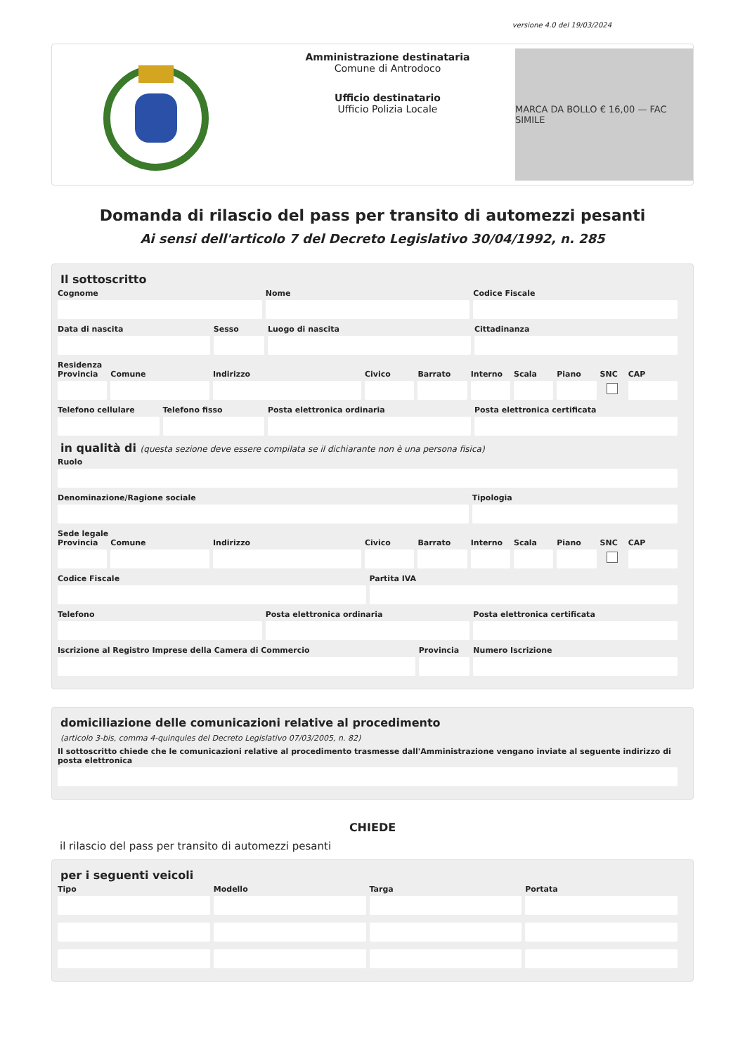versione 4.0 del 19/03/2024
Amministrazione destinataria
Comune di Antrodoco
Ufficio destinatario
Ufficio Polizia Locale
MARCA DA BOLLO € 16,00 — FAC SIMILE
Domanda di rilascio del pass per transito di automezzi pesanti
Ai sensi dell'articolo 7 del Decreto Legislativo 30/04/1992, n. 285
Il sottoscritto
Cognome Nome Codice Fiscale
Data di nascita Sesso Luogo di nascita Cittadinanza
Residenza
Provincia Comune Indirizzo Civico Barrato Interno Scala Piano SNC CAP
Telefono cellulare Telefono fisso Posta elettronica ordinaria Posta elettronica certificata
in qualità di (questa sezione deve essere compilata se il dichiarante non è una persona fisica)
Ruolo
Denominazione/Ragione sociale Tipologia
Sede legale
Provincia Comune Indirizzo Civico Barrato Interno Scala Piano SNC CAP
Codice Fiscale Partita IVA
Telefono Posta elettronica ordinaria Posta elettronica certificata
Iscrizione al Registro Imprese della Camera di Commercio
Provincia Numero Iscrizione
domiciliazione delle comunicazioni relative al procedimento
(articolo 3-bis, comma 4-quinquies del Decreto Legislativo 07/03/2005, n. 82)
Il sottoscritto chiede che le comunicazioni relative al procedimento trasmesse dall'Amministrazione vengano inviate al seguente indirizzo di posta elettronica
CHIEDE
il rilascio del pass per transito di automezzi pesanti
per i seguenti veicoli
Tipo Modello Targa Portata